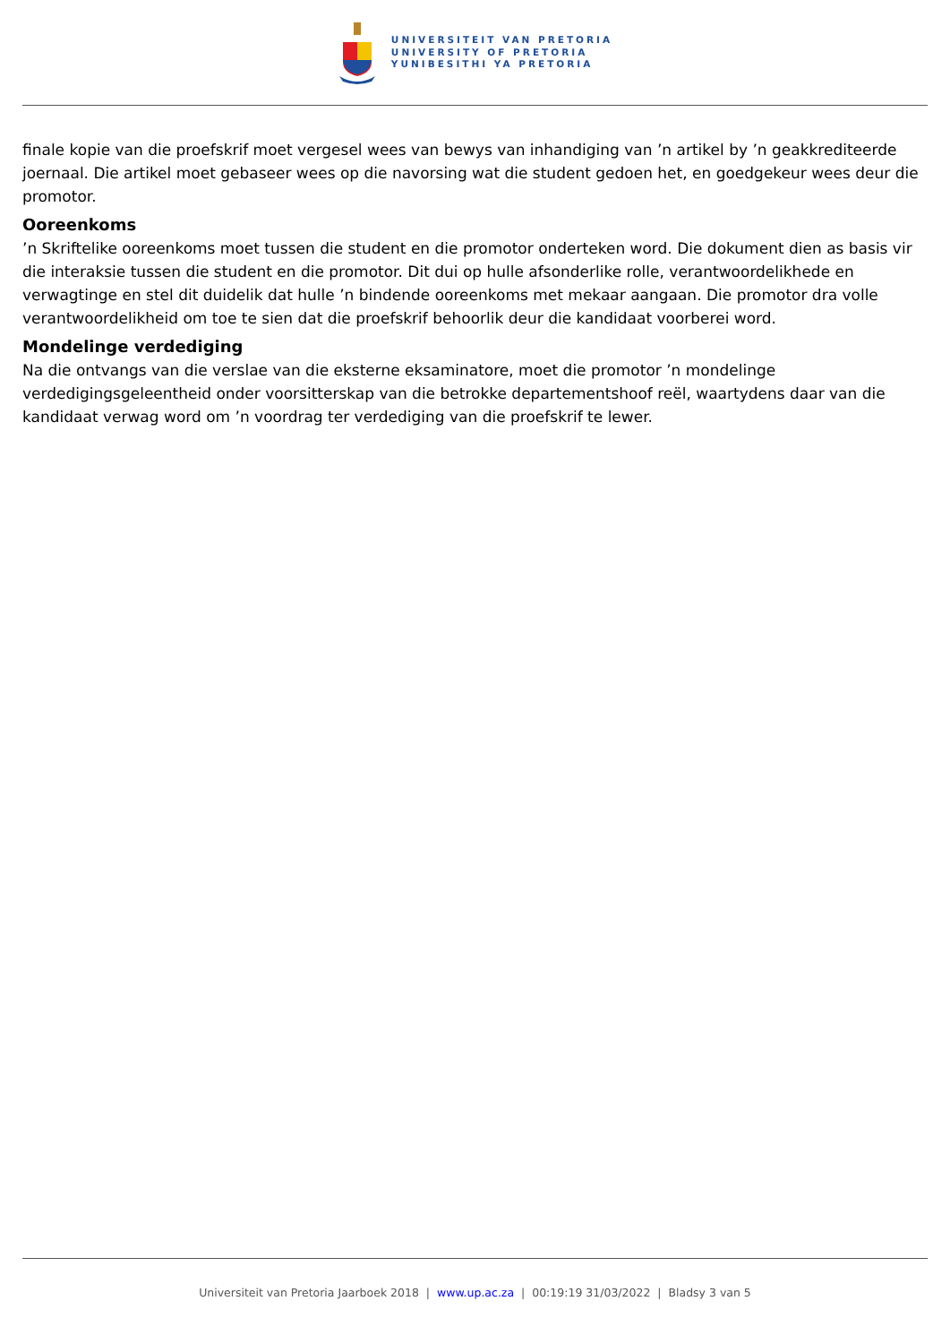UNIVERSITEIT VAN PRETORIA
UNIVERSITY OF PRETORIA
YUNIBESITHI YA PRETORIA
finale kopie van die proefskrif moet vergesel wees van bewys van inhandiging van ’n artikel by ’n geakkrediteerde joernaal. Die artikel moet gebaseer wees op die navorsing wat die student gedoen het, en goedgekeur wees deur die promotor.
Ooreenkoms
’n Skriftelike ooreenkoms moet tussen die student en die promotor onderteken word. Die dokument dien as basis vir die interaksie tussen die student en die promotor. Dit dui op hulle afsonderlike rolle, verantwoordelikhede en verwagtinge en stel dit duidelik dat hulle ’n bindende ooreenkoms met mekaar aangaan. Die promotor dra volle verantwoordelikheid om toe te sien dat die proefskrif behoorlik deur die kandidaat voorberei word.
Mondelinge verdediging
Na die ontvangs van die verslae van die eksterne eksaminatore, moet die promotor ’n mondelinge verdedigingsgeleentheid onder voorsitterskap van die betrokke departementshoof reël, waartydens daar van die kandidaat verwag word om ’n voordrag ter verdediging van die proefskrif te lewer.
Universiteit van Pretoria Jaarboek 2018 | www.up.ac.za | 00:19:19 31/03/2022 | Bladsy 3 van 5